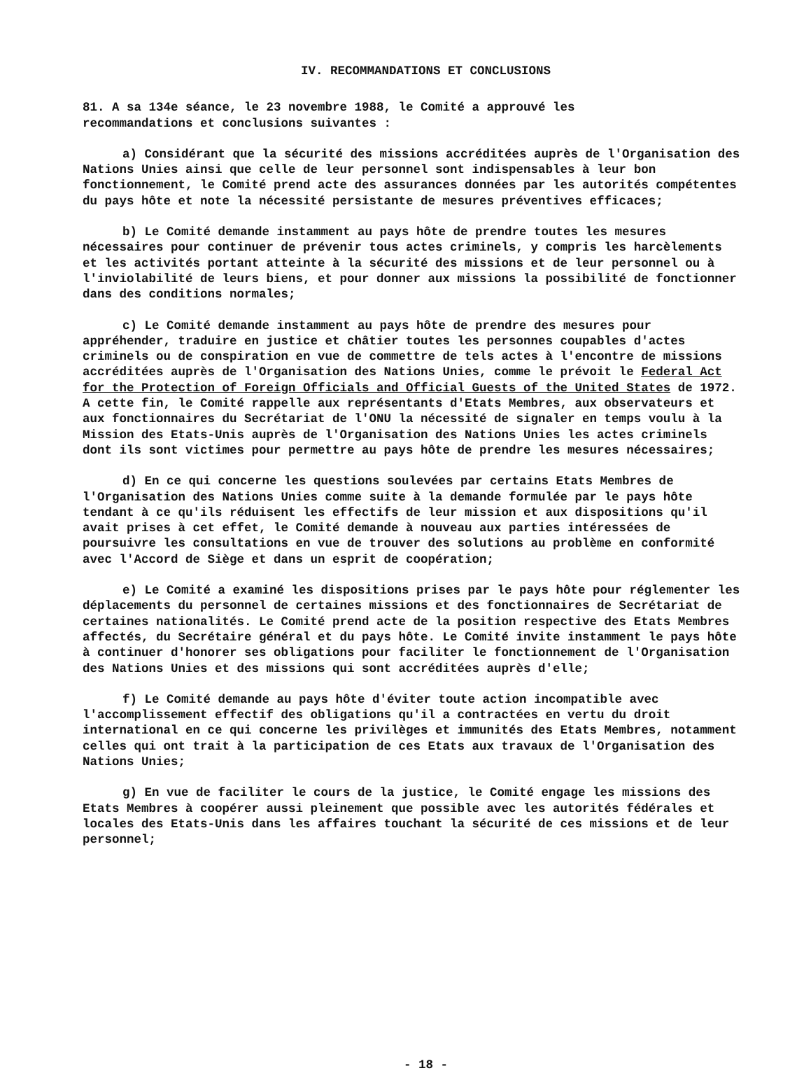IV. RECOMMANDATIONS ET CONCLUSIONS
81. A sa 134e séance, le 23 novembre 1988, le Comité a approuvé les
recommandations et conclusions suivantes :
a) Considérant que la sécurité des missions accréditées auprès de l'Organisation des Nations Unies ainsi que celle de leur personnel sont indispensables à leur bon fonctionnement, le Comité prend acte des assurances données par les autorités compétentes du pays hôte et note la nécessité persistante de mesures préventives efficaces;
b) Le Comité demande instamment au pays hôte de prendre toutes les mesures nécessaires pour continuer de prévenir tous actes criminels, y compris les harcèlements et les activités portant atteinte à la sécurité des missions et de leur personnel ou à l'inviolabilité de leurs biens, et pour donner aux missions la possibilité de fonctionner dans des conditions normales;
c) Le Comité demande instamment au pays hôte de prendre des mesures pour appréhender, traduire en justice et châtier toutes les personnes coupables d'actes criminels ou de conspiration en vue de commettre de tels actes à l'encontre de missions accréditées auprès de l'Organisation des Nations Unies, comme le prévoit le Federal Act for the Protection of Foreign Officials and Official Guests of the United States de 1972. A cette fin, le Comité rappelle aux représentants d'Etats Membres, aux observateurs et aux fonctionnaires du Secrétariat de l'ONU la nécessité de signaler en temps voulu à la Mission des Etats-Unis auprès de l'Organisation des Nations Unies les actes criminels dont ils sont victimes pour permettre au pays hôte de prendre les mesures nécessaires;
d) En ce qui concerne les questions soulevées par certains Etats Membres de l'Organisation des Nations Unies comme suite à la demande formulée par le pays hôte tendant à ce qu'ils réduisent les effectifs de leur mission et aux dispositions qu'il avait prises à cet effet, le Comité demande à nouveau aux parties intéressées de poursuivre les consultations en vue de trouver des solutions au problème en conformité avec l'Accord de Siège et dans un esprit de coopération;
e) Le Comité a examiné les dispositions prises par le pays hôte pour réglementer les déplacements du personnel de certaines missions et des fonctionnaires de Secrétariat de certaines nationalités. Le Comité prend acte de la position respective des Etats Membres affectés, du Secrétaire général et du pays hôte. Le Comité invite instamment le pays hôte à continuer d'honorer ses obligations pour faciliter le fonctionnement de l'Organisation des Nations Unies et des missions qui sont accréditées auprès d'elle;
f) Le Comité demande au pays hôte d'éviter toute action incompatible avec l'accomplissement effectif des obligations qu'il a contractées en vertu du droit international en ce qui concerne les privilèges et immunités des Etats Membres, notamment celles qui ont trait à la participation de ces Etats aux travaux de l'Organisation des Nations Unies;
g) En vue de faciliter le cours de la justice, le Comité engage les missions des Etats Membres à coopérer aussi pleinement que possible avec les autorités fédérales et locales des Etats-Unis dans les affaires touchant la sécurité de ces missions et de leur personnel;
- 18 -